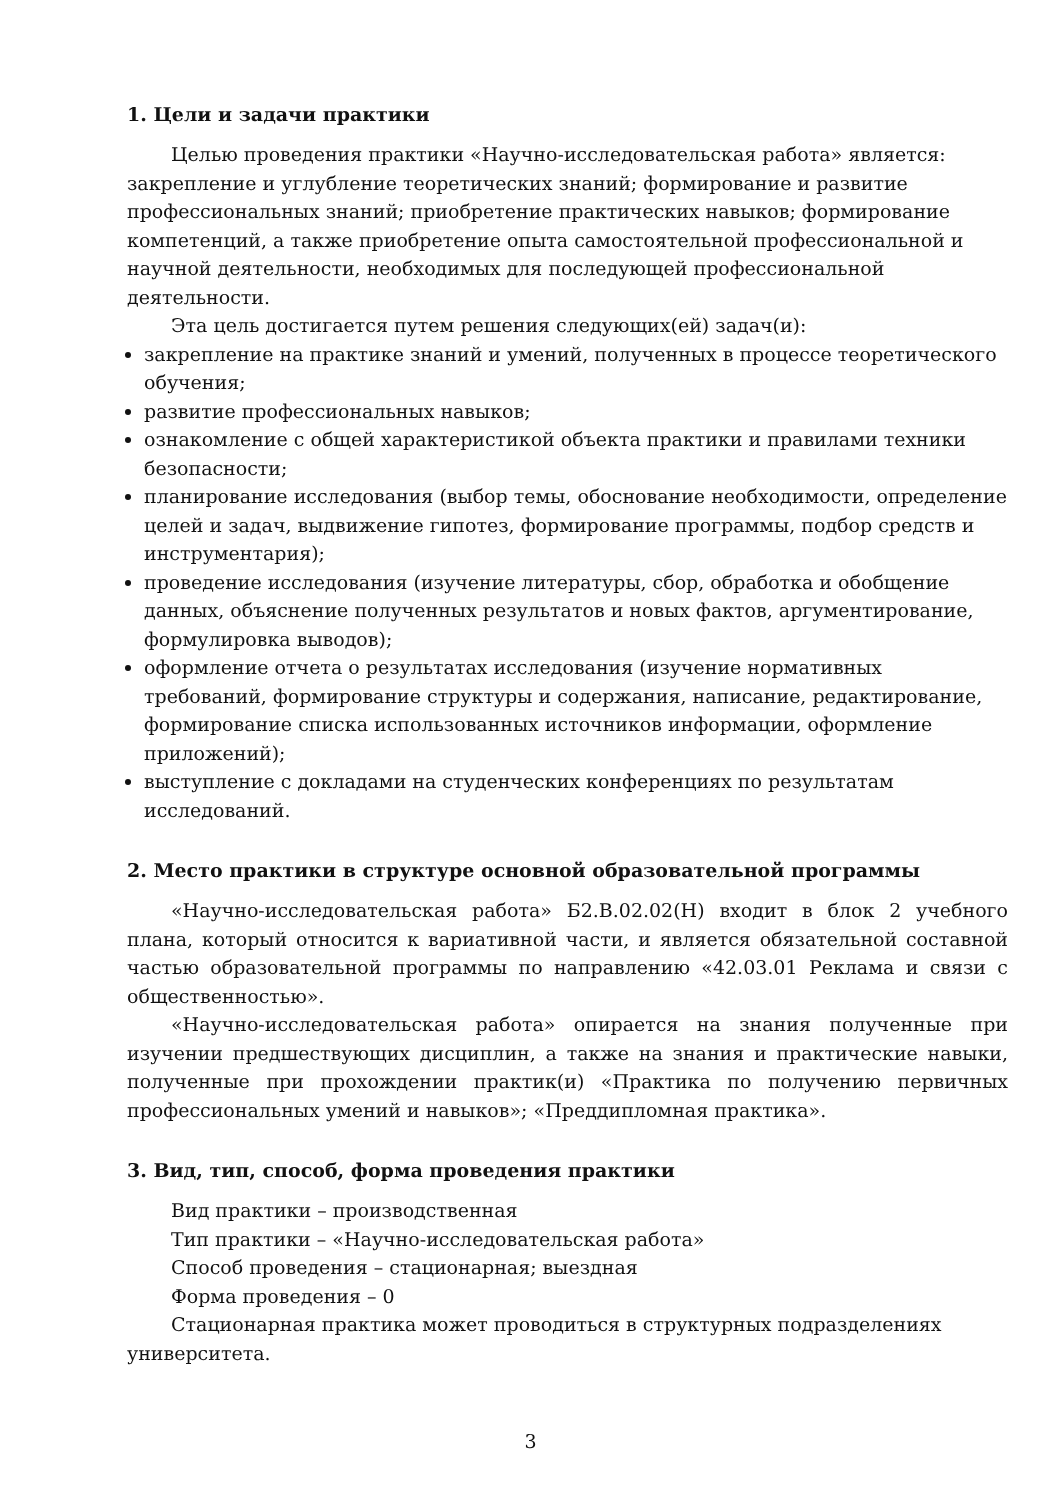1. Цели и задачи практики
Целью проведения практики «Научно-исследовательская работа» является: закрепление и углубление теоретических знаний; формирование и развитие профессиональных знаний; приобретение практических навыков; формирование компетенций, а также приобретение опыта самостоятельной профессиональной и научной деятельности, необходимых для последующей профессиональной деятельности.
Эта цель достигается путем решения следующих(ей) задач(и):
закрепление на практике знаний и умений, полученных в процессе теоретического обучения;
развитие профессиональных навыков;
ознакомление с общей характеристикой объекта практики и правилами техники безопасности;
планирование исследования (выбор темы, обоснование необходимости, определение целей и задач, выдвижение гипотез, формирование программы, подбор средств и инструментария);
проведение исследования (изучение литературы, сбор, обработка и обобщение данных, объяснение полученных результатов и новых фактов, аргументирование, формулировка выводов);
оформление отчета о результатах исследования (изучение нормативных требований, формирование структуры и содержания, написание, редактирование, формирование списка использованных источников информации, оформление приложений);
выступление с докладами на студенческих конференциях по результатам исследований.
2. Место практики в структуре основной образовательной программы
«Научно-исследовательская работа» Б2.В.02.02(Н) входит в блок 2 учебного плана, который относится к вариативной части, и является обязательной составной частью образовательной программы по направлению «42.03.01 Реклама и связи с общественностью».
«Научно-исследовательская работа» опирается на знания полученные при изучении предшествующих дисциплин, а также на знания и практические навыки, полученные при прохождении практик(и) «Практика по получению первичных профессиональных умений и навыков»; «Преддипломная практика».
3. Вид, тип, способ, форма проведения практики
Вид практики – производственная
Тип практики – «Научно-исследовательская работа»
Способ проведения – стационарная; выездная
Форма проведения – 0
Стационарная практика может проводиться в структурных подразделениях университета.
3